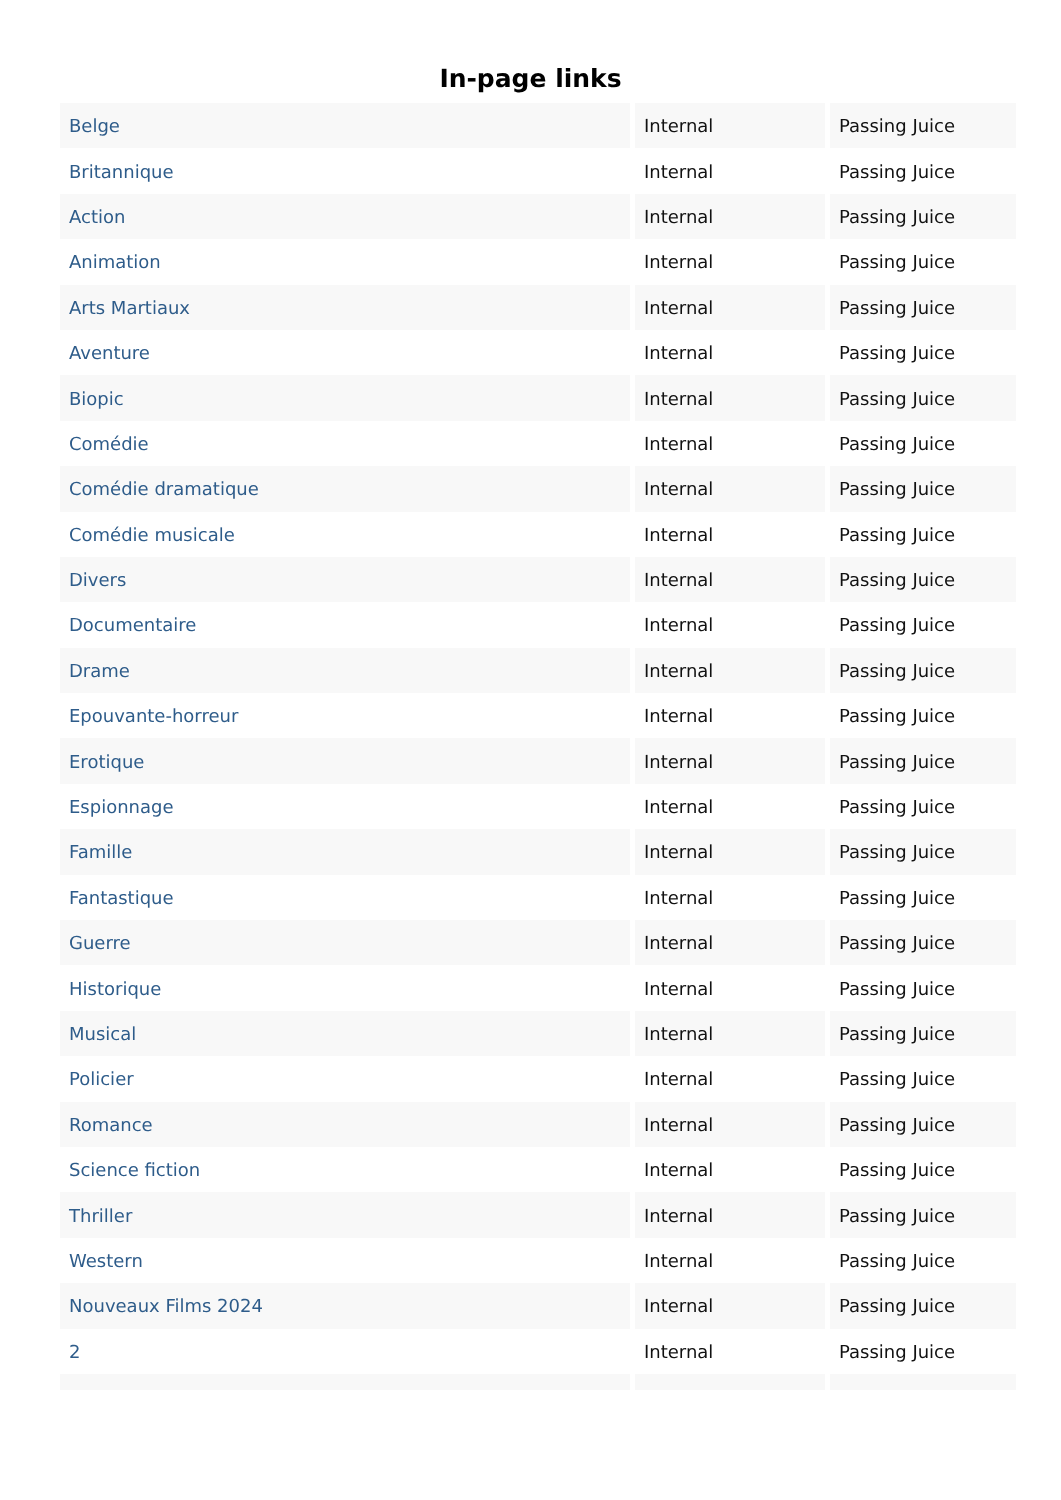In-page links
| Belge | Internal | Passing Juice |
| Britannique | Internal | Passing Juice |
| Action | Internal | Passing Juice |
| Animation | Internal | Passing Juice |
| Arts Martiaux | Internal | Passing Juice |
| Aventure | Internal | Passing Juice |
| Biopic | Internal | Passing Juice |
| Comédie | Internal | Passing Juice |
| Comédie dramatique | Internal | Passing Juice |
| Comédie musicale | Internal | Passing Juice |
| Divers | Internal | Passing Juice |
| Documentaire | Internal | Passing Juice |
| Drame | Internal | Passing Juice |
| Epouvante-horreur | Internal | Passing Juice |
| Erotique | Internal | Passing Juice |
| Espionnage | Internal | Passing Juice |
| Famille | Internal | Passing Juice |
| Fantastique | Internal | Passing Juice |
| Guerre | Internal | Passing Juice |
| Historique | Internal | Passing Juice |
| Musical | Internal | Passing Juice |
| Policier | Internal | Passing Juice |
| Romance | Internal | Passing Juice |
| Science fiction | Internal | Passing Juice |
| Thriller | Internal | Passing Juice |
| Western | Internal | Passing Juice |
| Nouveaux Films 2024 | Internal | Passing Juice |
| 2 | Internal | Passing Juice |